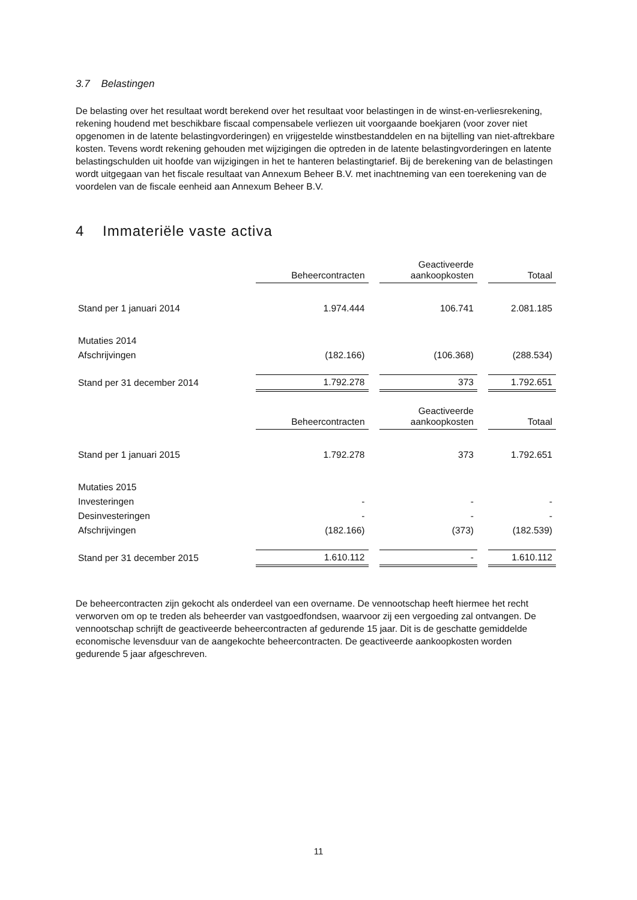3.7 Belastingen
De belasting over het resultaat wordt berekend over het resultaat voor belastingen in de winst-en-verliesrekening, rekening houdend met beschikbare fiscaal compensabele verliezen uit voorgaande boekjaren (voor zover niet opgenomen in de latente belastingvorderingen) en vrijgestelde winstbestanddelen en na bijtelling van niet-aftrekbare kosten. Tevens wordt rekening gehouden met wijzigingen die optreden in de latente belastingvorderingen en latente belastingschulden uit hoofde van wijzigingen in het te hanteren belastingtarief. Bij de berekening van de belastingen wordt uitgegaan van het fiscale resultaat van Annexum Beheer B.V. met inachtneming van een toerekening van de voordelen van de fiscale eenheid aan Annexum Beheer B.V.
4 Immateriële vaste activa
| | Beheercontracten | | Geactiveerde aankoopkosten | | Totaal |
| Stand per 1 januari 2014 | 1.974.444 | | 106.741 | | 2.081.185 |
| Mutaties 2014 | | | | | |
| Afschrijvingen | (182.166) | | (106.368) | | (288.534) |
| Stand per 31 december 2014 | 1.792.278 | | 373 | | 1.792.651 |
| | Beheercontracten | | Geactiveerde aankoopkosten | | Totaal |
| Stand per 1 januari 2015 | 1.792.278 | | 373 | | 1.792.651 |
| Mutaties 2015 | | | | | |
| Investeringen | - | | - | | - |
| Desinvesteringen | - | | - | | - |
| Afschrijvingen | (182.166) | | (373) | | (182.539) |
| Stand per 31 december 2015 | 1.610.112 | | - | | 1.610.112 |
De beheercontracten zijn gekocht als onderdeel van een overname. De vennootschap heeft hiermee het recht verworven om op te treden als beheerder van vastgoedfondsen, waarvoor zij een vergoeding zal ontvangen. De vennootschap schrijft de geactiveerde beheercontracten af gedurende 15 jaar. Dit is de geschatte gemiddelde economische levensduur van de aangekochte beheercontracten. De geactiveerde aankoopkosten worden gedurende 5 jaar afgeschreven.
11